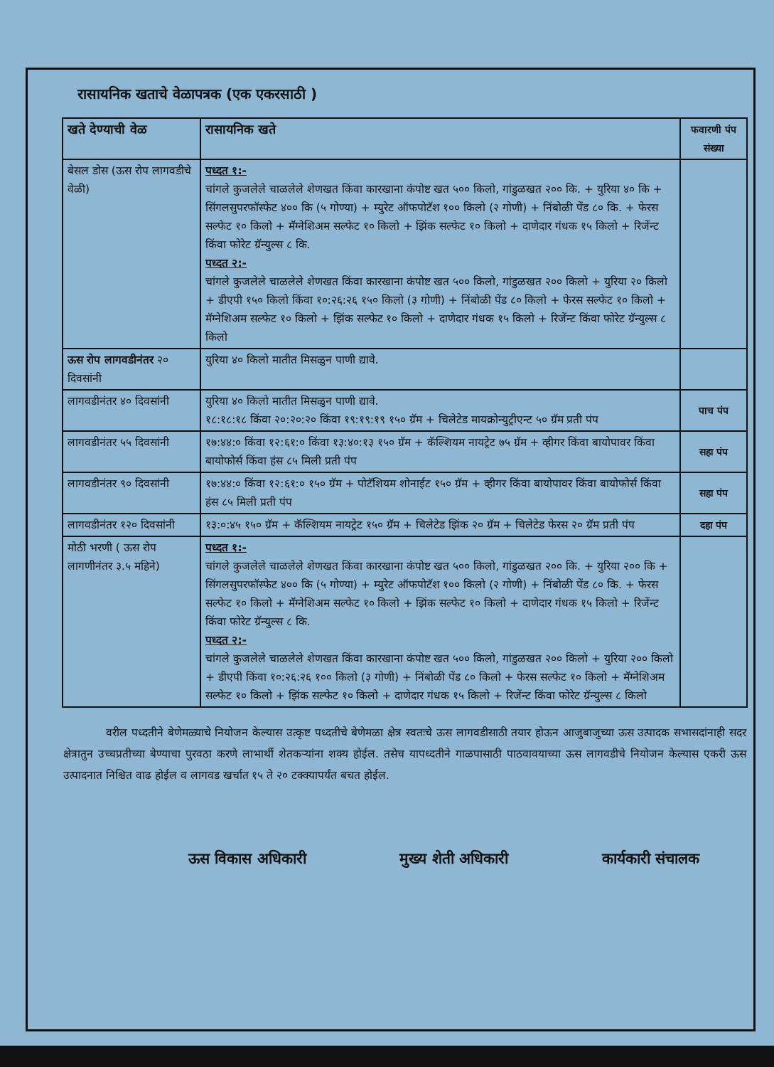रासायनिक खताचे वेळापत्रक (एक एकरसाठी )
| खते देण्याची वेळ | रासायनिक खते | फवारणी पंप संख्या |
| --- | --- | --- |
| बेसल डोस (ऊस रोप लागवडीचे वेळी) | पध्दत १:- चांगले कुजलेले चाळलेले शेणखत किंवा कारखाना कंपोष्ट खत ५०० किलो, गांडुळखत २०० कि. + युरिया ४० कि + सिंगलसुपरफॉस्फेट ४०० कि (५ गोण्या) + म्युरेट ऑफपोटॅश १०० किलो (२ गोणी) + निंबोळी पेंड ८० कि. + फेरस सल्फेट १० किलो + मॅग्नेशिअम सल्फेट १० किलो + झिंक सल्फेट १० किलो + दाणेदार गंधक १५ किलो + रिजेंन्ट किंवा फोरेट ग्रॅन्युल्स ८ कि. पध्दत २:- चांगले कुजलेले चाळलेले शेणखत किंवा कारखाना कंपोष्ट खत ५०० किलो, गांडुळखत २०० किलो + युरिया २० किलो + डीएपी १५० किलो किंवा १०:२६:२६ १५० किलो (३ गोणी) + निंबोळी पेंड ८० किलो + फेरस सल्फेट १० किलो + मॅग्नेशिअम सल्फेट १० किलो + झिंक सल्फेट १० किलो + दाणेदार गंधक १५ किलो + रिजेंन्ट किंवा फोरेट ग्रॅन्युल्स ८ किलो | |
| ऊस रोप लागवडीनंतर २० दिवसांनी | युरिया ४० किलो मातीत मिसळुन पाणी द्यावे. | |
| लागवडीनंतर ४० दिवसांनी | युरिया ४० किलो मातीत मिसळुन पाणी द्यावे. १८:१८:१८ किंवा २०:२०:२० किंवा १९:१९:१९ १५० ग्रॅम + चिलेटेड मायक्रोन्युट्रीएन्ट ५० ग्रॅम प्रती पंप | पाच पंप |
| लागवडीनंतर ५५ दिवसांनी | १७:४४:० किंवा १२:६१:० किंवा १३:४०:१३ १५० ग्रॅम + कॅल्शियम नायट्रेट ७५ ग्रॅम + व्हीगर किंवा बायोपावर किंवा बायोफोर्स किंवा हंस ८५ मिली प्रती पंप | सहा पंप |
| लागवडीनंतर ९० दिवसांनी | १७:४४:० किंवा १२:६१:० १५० ग्रॅम + पोटॅशियम शोनाईट १५० ग्रॅम + व्हीगर किंवा बायोपावर किंवा बायोफोर्स किंवा हंस ८५ मिली प्रती पंप | सहा पंप |
| लागवडीनंतर १२० दिवसांनी | १३:०:४५ १५० ग्रॅम + कॅल्शियम नायट्रेट १५० ग्रॅम + चिलेटेड झिंक २० ग्रॅम + चिलेटेड फेरस २० ग्रॅम प्रती पंप | दहा पंप |
| मोठी भरणी ( ऊस रोप लागणीनंतर ३.५ महिने) | पध्दत १:- चांगले कुजलेले चाळलेले शेणखत किंवा कारखाना कंपोष्ट खत ५०० किलो, गांडुळखत २०० कि. + युरिया २०० कि + सिंगलसुपरफॉस्फेट ४०० कि (५ गोण्या) + म्युरेट ऑफपोटॅश १०० किलो (२ गोणी) + निंबोळी पेंड ८० कि. + फेरस सल्फेट १० किलो + मॅग्नेशिअम सल्फेट १० किलो + झिंक सल्फेट १० किलो + दाणेदार गंधक १५ किलो + रिजेंन्ट किंवा फोरेट ग्रॅन्युल्स ८ कि. पध्दत २:- चांगले कुजलेले चाळलेले शेणखत किंवा कारखाना कंपोष्ट खत ५०० किलो, गांडुळखत २०० किलो + युरिया २०० किलो + डीएपी किंवा १०:२६:२६ १०० किलो (३ गोणी) + निंबोळी पेंड ८० किलो + फेरस सल्फेट १० किलो + मॅग्नेशिअम सल्फेट १० किलो + झिंक सल्फेट १० किलो + दाणेदार गंधक १५ किलो + रिजेंन्ट किंवा फोरेट ग्रॅन्युल्स ८ किलो | |
वरील पध्दतीने बेणेमळ्याचे नियोजन केल्यास उत्कृष्ट पध्दतीचे बेणेमळा क्षेत्र स्वतःचे ऊस लागवडीसाठी तयार होऊन आजुबाजुच्या ऊस उत्पादक सभासदांनाही सदर क्षेत्रातुन उच्चप्रतीच्या बेण्याचा पुरवठा करणे लाभार्थी शेतकऱ्यांना शक्य होईल. तसेच यापध्दतीने गाळपासाठी पाठवावयाच्या ऊस लागवडीचे नियोजन केल्यास एकरी ऊस उत्पादनात निश्चित वाढ होईल व लागवड खर्चात १५ ते २० टक्क्यापर्यंत बचत होईल.
ऊस विकास अधिकारी मुख्य शेती अधिकारी कार्यकारी संचालक